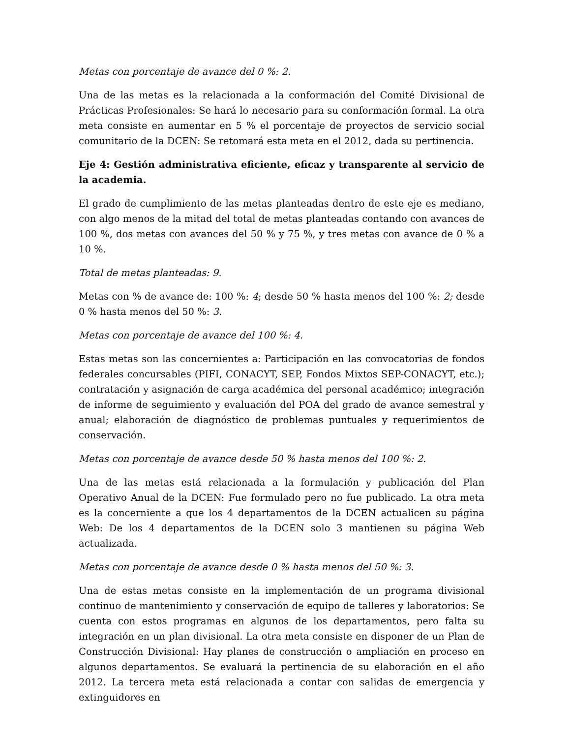Metas con porcentaje de avance del 0 %: 2.
Una de las metas es la relacionada a la conformación del Comité Divisional de Prácticas Profesionales: Se hará lo necesario para su conformación formal. La otra meta consiste en aumentar en 5 % el porcentaje de proyectos de servicio social comunitario de la DCEN: Se retomará esta meta en el 2012, dada su pertinencia.
Eje 4: Gestión administrativa eficiente, eficaz y transparente al servicio de la academia.
El grado de cumplimiento de las metas planteadas dentro de este eje es mediano, con algo menos de la mitad del total de metas planteadas contando con avances de 100 %, dos metas con avances del 50 % y 75 %, y tres metas con avance de 0 % a 10 %.
Total de metas planteadas: 9.
Metas con % de avance de: 100 %: 4; desde 50 % hasta menos del 100 %: 2; desde 0 % hasta menos del 50 %: 3.
Metas con porcentaje de avance del 100 %: 4.
Estas metas son las concernientes a: Participación en las convocatorias de fondos federales concursables (PIFI, CONACYT, SEP, Fondos Mixtos SEP-CONACYT, etc.); contratación y asignación de carga académica del personal académico; integración de informe de seguimiento y evaluación del POA del grado de avance semestral y anual; elaboración de diagnóstico de problemas puntuales y requerimientos de conservación.
Metas con porcentaje de avance desde 50 % hasta menos del 100 %: 2.
Una de las metas está relacionada a la formulación y publicación del Plan Operativo Anual de la DCEN: Fue formulado pero no fue publicado. La otra meta es la concerniente a que los 4 departamentos de la DCEN actualicen su página Web: De los 4 departamentos de la DCEN solo 3 mantienen su página Web actualizada.
Metas con porcentaje de avance desde 0 % hasta menos del 50 %: 3.
Una de estas metas consiste en la implementación de un programa divisional continuo de mantenimiento y conservación de equipo de talleres y laboratorios: Se cuenta con estos programas en algunos de los departamentos, pero falta su integración en un plan divisional. La otra meta consiste en disponer de un Plan de Construcción Divisional: Hay planes de construcción o ampliación en proceso en algunos departamentos. Se evaluará la pertinencia de su elaboración en el año 2012. La tercera meta está relacionada a contar con salidas de emergencia y extinguidores en